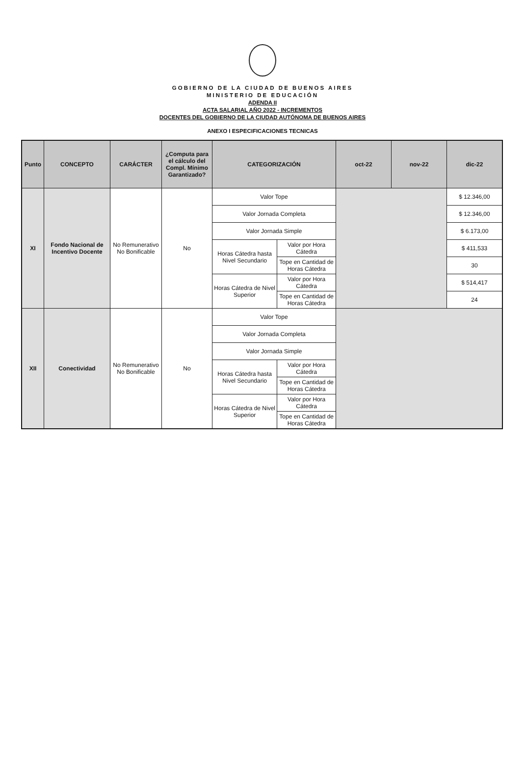GOBIERNO DE LA CIUDAD DE BUENOS AIRES
MINISTERIO DE EDUCACIÓN
ADENDA II
ACTA SALARIAL AÑO 2022 - INCREMENTOS
DOCENTES DEL GOBIERNO DE LA CIUDAD AUTÓNOMA DE BUENOS AIRES
ANEXO I ESPECIFICACIONES TECNICAS
| Punto | CONCEPTO | CARÁCTER | ¿Computa para el cálculo del Compl. Mínimo Garantizado? | CATEGORIZACIÓN | | oct-22 | nov-22 | dic-22 |
| --- | --- | --- | --- | --- | --- | --- | --- | --- |
| XI | Fondo Nacional de Incentivo Docente | No Remunerativo No Bonificable | No | Valor Tope | | | | $ 12.346,00 |
| | | | | Valor Jornada Completa | | | | $ 12.346,00 |
| | | | | Valor Jornada Simple | | | | $ 6.173,00 |
| | | | | Horas Cátedra hasta Nivel Secundario | Valor por Hora Cátedra | | | $ 411,533 |
| | | | | | Tope en Cantidad de Horas Cátedra | | | 30 |
| | | | | Horas Cátedra de Nivel Superior | Valor por Hora Cátedra | | | $ 514,417 |
| | | | | | Tope en Cantidad de Horas Cátedra | | | 24 |
| XII | Conectividad | No Remunerativo No Bonificable | No | Valor Tope | | | | |
| | | | | Valor Jornada Completa | | | | |
| | | | | Valor Jornada Simple | | | | |
| | | | | Horas Cátedra hasta Nivel Secundario | Valor por Hora Cátedra | | | |
| | | | | | Tope en Cantidad de Horas Cátedra | | | |
| | | | | Horas Cátedra de Nivel Superior | Valor por Hora Cátedra | | | |
| | | | | | Tope en Cantidad de Horas Cátedra | | | |